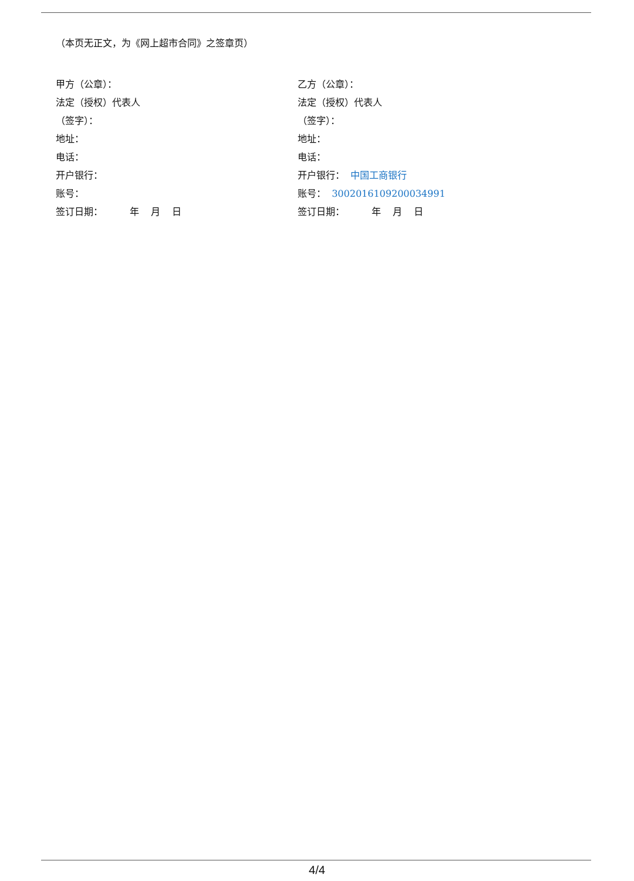（本页无正文，为《网上超市合同》之签章页）
甲方（公章）：
法定（授权）代表人
（签字）：
地址：
电话：
开户银行：
账号：
签订日期： 年 月 日
乙方（公章）：
法定（授权）代表人
（签字）：
地址：
电话：
开户银行： 中国工商银行
账号： 3002016109200034991
签订日期： 年 月 日
4/4